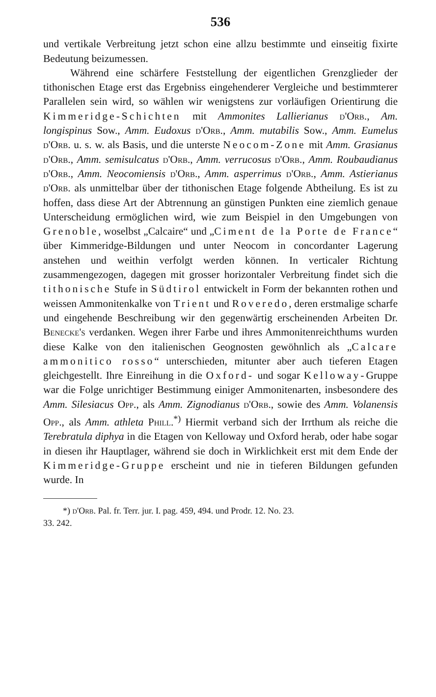536
und vertikale Verbreitung jetzt schon eine allzu bestimmte und einseitig fixirte Bedeutung beizumessen.
Während eine schärfere Feststellung der eigentlichen Grenzglieder der tithonischen Etage erst das Ergebniss eingehenderer Vergleiche und bestimmterer Parallelen sein wird, so wählen wir wenigstens zur vorläufigen Orientirung die Kimmeridge-Schichten mit Ammonites Lallierianus d'Orb., Am. longispinus Sow., Amm. Eudoxus d'Orb., Amm. mutabilis Sow., Amm. Eumelus d'Orb. u. s. w. als Basis, und die unterste Neocom-Zone mit Amm. Grasianus d'Orb., Amm. semisulcatus d'Orb., Amm. verrucosus d'Orb., Amm. Roubaudianus d'Orb., Amm. Neocomiensis d'Orb., Amm. asperrimus d'Orb., Amm. Astierianus d'Orb. als unmittelbar über der tithonischen Etage folgende Abtheilung. Es ist zu hoffen, dass diese Art der Abtrennung an günstigen Punkten eine ziemlich genaue Unterscheidung ermöglichen wird, wie zum Beispiel in den Umgebungen von Grenoble, woselbst „Calcaire“ und „Ciment de la Porte de France“ über Kimmeridge-Bildungen und unter Neocom in concordanter Lagerung anstehen und weithin verfolgt werden können. In verticaler Richtung zusammengezogen, dagegen mit grosser horizontaler Verbreitung findet sich die tithonische Stufe in Südtirol entwickelt in Form der bekannten rothen und weissen Ammonitenkalke von Trient und Roveredo, deren erstmalige scharfe und eingehende Beschreibung wir den gegenwärtig erscheinenden Arbeiten Dr. Benecke's verdanken. Wegen ihrer Farbe und ihres Ammonitenreichthums wurden diese Kalke von den italienischen Geognosten gewöhnlich als „Calcare ammonitico rosso“ unterschieden, mitunter aber auch tieferen Etagen gleichgestellt. Ihre Einreihung in die Oxford- und sogar Kelloway-Gruppe war die Folge unrichtiger Bestimmung einiger Ammonitenarten, insbesondere des Amm. Silesiacus Opp., als Amm. Zignodianus d'Orb., sowie des Amm. Volanensis Opp., als Amm. athleta Phill.<sup>*)</sup> Hiermit verband sich der Irrthum als reiche die Terebratula diphya in die Etagen von Kelloway und Oxford herab, oder habe sogar in diesen ihr Hauptlager, während sie doch in Wirklichkeit erst mit dem Ende der Kimmeridge-Gruppe erscheint und nie in tieferen Bildungen gefunden wurde. In
*) d'Orb. Pal. fr. Terr. jur. I. pag. 459, 494. und Prodr. 12. No. 23.
33. 242.